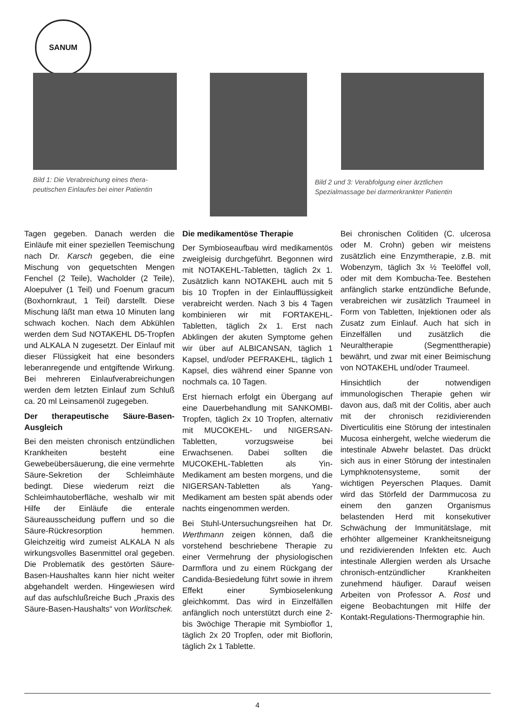SANUM
Bild 1: Die Verabreichung eines thera-
peutischen Einlaufes bei einer Patientin
Bild 2 und 3: Verabfolgung einer ärztlichen
Spezialmassage bei darmerkrankter Patientin
Tagen gegeben. Danach werden die Einläufe mit einer speziellen Teemischung nach Dr. Karsch gegeben, die eine Mischung von gequetschten Mengen Fenchel (2 Teile), Wacholder (2 Teile), Aloepulver (1 Teil) und Foenum gracum (Boxhornkraut, 1 Teil) darstellt. Diese Mischung läßt man etwa 10 Minuten lang schwach kochen. Nach dem Abkühlen werden dem Sud NOTAKEHL D5-Tropfen und ALKALA N zugesetzt. Der Einlauf mit dieser Flüssigkeit hat eine besonders leberanregende und entgiftende Wirkung. Bei mehreren Einlaufverabreichungen werden dem letzten Einlauf zum Schluß ca. 20 ml Leinsamenöl zugegeben.
Der therapeutische Säure-Basen-Ausgleich
Bei den meisten chronisch entzündlichen Krankheiten besteht eine Gewebeübersäuerung, die eine vermehrte Säure-Sekretion der Schleimhäute bedingt. Diese wiederum reizt die Schleimhautoberfläche, weshalb wir mit Hilfe der Einläufe die enterale Säureausscheidung puffern und so die Säure-Rückresorption hemmen. Gleichzeitig wird zumeist ALKALA N als wirkungsvolles Basenmittel oral gegeben. Die Problematik des gestörten Säure-Basen-Haushaltes kann hier nicht weiter abgehandelt werden. Hingewiesen wird auf das aufschlußreiche Buch „Praxis des Säure-Basen-Haushalts“ von Worlitschek.
Die medikamentöse Therapie
Der Symbioseaufbau wird medikamentös zweigleisig durchgeführt. Begonnen wird mit NOTAKEHL-Tabletten, täglich 2x 1. Zusätzlich kann NOTAKEHL auch mit 5 bis 10 Tropfen in der Einlaufflüssigkeit verabreicht werden. Nach 3 bis 4 Tagen kombinieren wir mit FORTAKEHL-Tabletten, täglich 2x 1. Erst nach Abklingen der akuten Symptome gehen wir über auf ALBICANSAN, täglich 1 Kapsel, und/oder PEFRAKEHL, täglich 1 Kapsel, dies während einer Spanne von nochmals ca. 10 Tagen.
Erst hiernach erfolgt ein Übergang auf eine Dauerbehandlung mit SANKOMBI-Tropfen, täglich 2x 10 Tropfen, alternativ mit MUCOKEHL- und NIGERSAN-Tabletten, vorzugsweise bei Erwachsenen. Dabei sollten die MUCOKEHL-Tabletten als Yin-Medikament am besten morgens, und die NIGERSAN-Tabletten als Yang-Medikament am besten spät abends oder nachts eingenommen werden.
Bei Stuhl-Untersuchungsreihen hat Dr. Werthmann zeigen können, daß die vorstehend beschriebene Therapie zu einer Vermehrung der physiologischen Darmflora und zu einem Rückgang der Candida-Besiedelung führt sowie in ihrem Effekt einer Symbioselenkung gleichkommt. Das wird in Einzelfällen anfänglich noch unterstützt durch eine 2- bis 3wöchige Therapie mit Symbioflor 1, täglich 2x 20 Tropfen, oder mit Bioflorin, täglich 2x 1 Tablette.
Bei chronischen Colitiden (C. ulcerosa oder M. Crohn) geben wir meistens zusätzlich eine Enzymtherapie, z.B. mit Wobenzym, täglich 3x ½ Teelöffel voll, oder mit dem Kombucha-Tee. Bestehen anfänglich starke entzündliche Befunde, verabreichen wir zusätzlich Traumeel in Form von Tabletten, Injektionen oder als Zusatz zum Einlauf. Auch hat sich in Einzelfällen und zusätzlich die Neuraltherapie (Segmenttherapie) bewährt, und zwar mit einer Beimischung von NOTAKEHL und/oder Traumeel.
Hinsichtlich der notwendigen immunologischen Therapie gehen wir davon aus, daß mit der Colitis, aber auch mit der chronisch rezidivierenden Diverticulitis eine Störung der intestinalen Mucosa einhergeht, welche wiederum die intestinale Abwehr belastet. Das drückt sich aus in einer Störung der intestinalen Lymphknotensysteme, somit der wichtigen Peyerschen Plaques. Damit wird das Störfeld der Darmmucosa zu einem den ganzen Organismus belastenden Herd mit konsekutiver Schwächung der Immunitätslage, mit erhöhter allgemeiner Krankheitsneigung und rezidivierenden Infekten etc. Auch intestinale Allergien werden als Ursache chronisch-entzündlicher Krankheiten zunehmend häufiger. Darauf weisen Arbeiten von Professor A. Rost und eigene Beobachtungen mit Hilfe der Kontakt-Regulations-Thermographie hin.
4